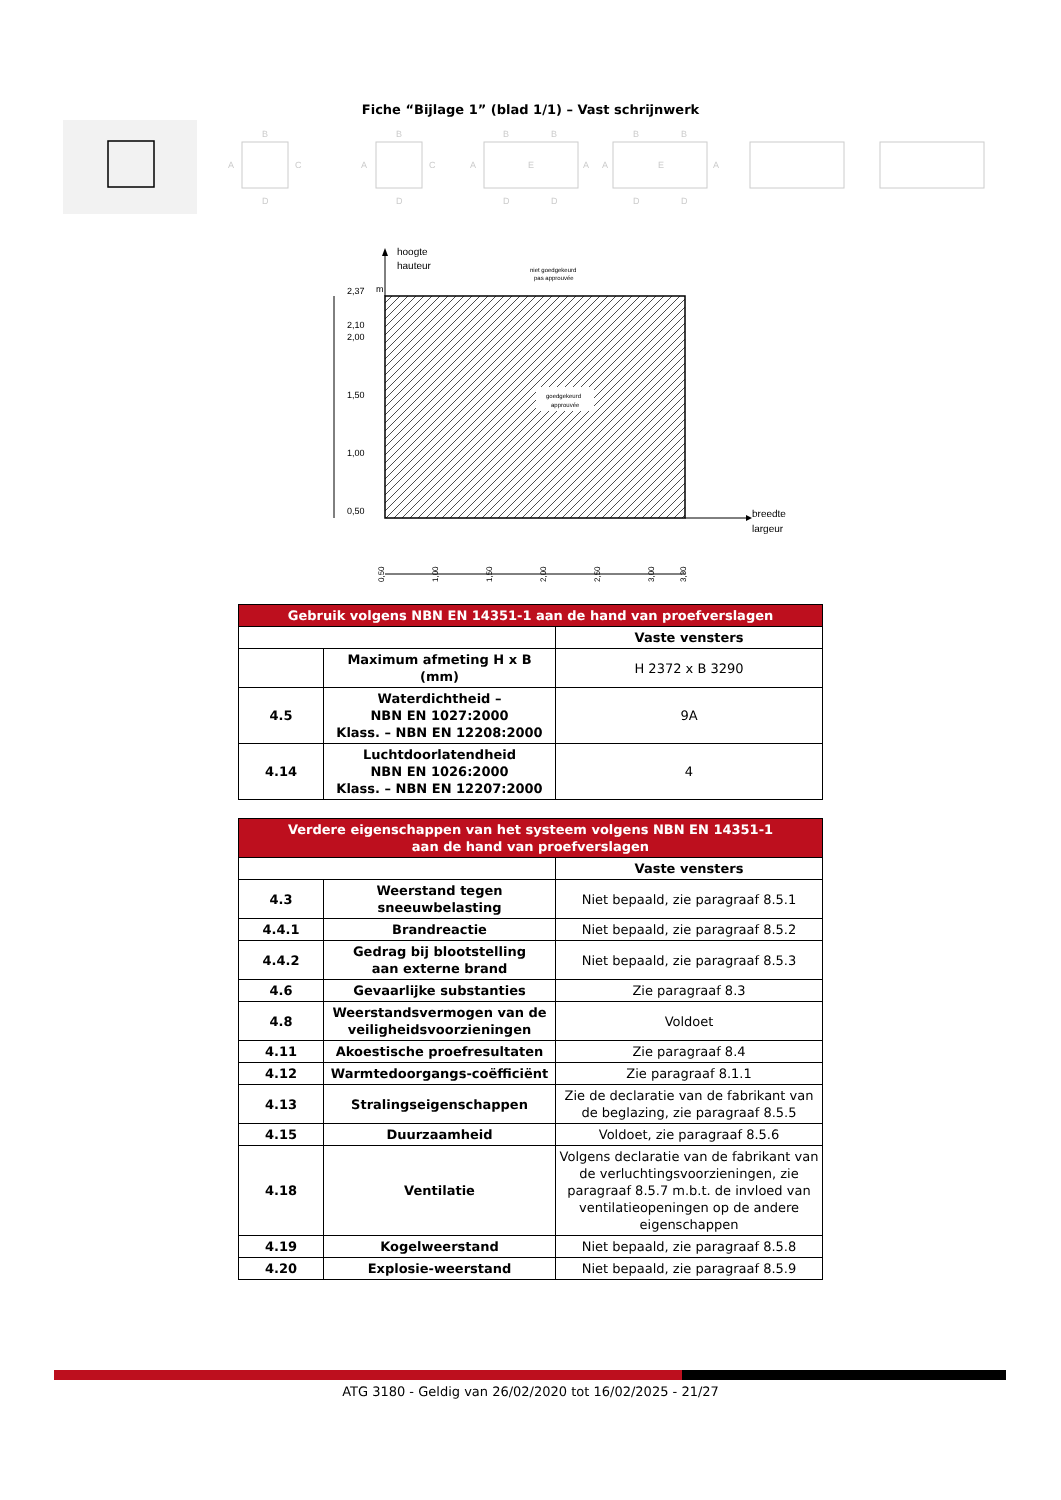Fiche “Bijlage 1” (blad 1/1) – Vast schrijnwerk
B
A
C
D
B
A
C
D
B
B
A
E
A
D
D
B
B
A
E
A
D
D
hoogte
hauteur
niet goedgekeurd
pas approuvée
goedgekeurd
approuvée
2,37
m
2,10
2,00
1,50
1,00
0,50
breedte
largeur
0,50
1,00
1,50
2,00
2,50
3,00
3,30
| Gebruik volgens NBN EN 14351-1 aan de hand van proefverslagen | | |
| --- | --- | --- |
| | | Vaste vensters |
| | Maximum afmeting H x B (mm) | H 2372 x B 3290 |
| 4.5 | Waterdichtheid – NBN EN 1027:2000 Klass. – NBN EN 12208:2000 | 9A |
| 4.14 | Luchtdoorlatendheid NBN EN 1026:2000 Klass. – NBN EN 12207:2000 | 4 |
| Verdere eigenschappen van het systeem volgens NBN EN 14351-1 aan de hand van proefverslagen | | |
| --- | --- | --- |
| | | Vaste vensters |
| 4.3 | Weerstand tegen sneeuwbelasting | Niet bepaald, zie paragraaf 8.5.1 |
| 4.4.1 | Brandreactie | Niet bepaald, zie paragraaf 8.5.2 |
| 4.4.2 | Gedrag bij blootstelling aan externe brand | Niet bepaald, zie paragraaf 8.5.3 |
| 4.6 | Gevaarlijke substanties | Zie paragraaf 8.3 |
| 4.8 | Weerstandsvermogen van de veiligheidsvoorzieningen | Voldoet |
| 4.11 | Akoestische proefresultaten | Zie paragraaf 8.4 |
| 4.12 | Warmtedoorgangs-coëfficiënt | Zie paragraaf 8.1.1 |
| 4.13 | Stralingseigenschappen | Zie de declaratie van de fabrikant van de beglazing, zie paragraaf 8.5.5 |
| 4.15 | Duurzaamheid | Voldoet, zie paragraaf 8.5.6 |
| 4.18 | Ventilatie | Volgens declaratie van de fabrikant van de verluchtingsvoorzieningen, zie paragraaf 8.5.7 m.b.t. de invloed van ventilatieopeningen op de andere eigenschappen |
| 4.19 | Kogelweerstand | Niet bepaald, zie paragraaf 8.5.8 |
| 4.20 | Explosie-weerstand | Niet bepaald, zie paragraaf 8.5.9 |
ATG 3180 - Geldig van 26/02/2020 tot 16/02/2025 - 21/27